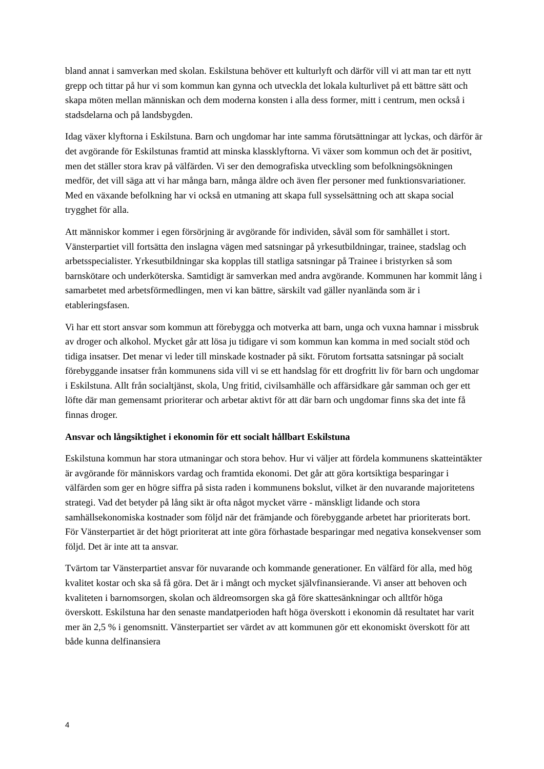bland annat i samverkan med skolan. Eskilstuna behöver ett kulturlyft och därför vill vi att man tar ett nytt grepp och tittar på hur vi som kommun kan gynna och utveckla det lokala kulturlivet på ett bättre sätt och skapa möten mellan människan och dem moderna konsten i alla dess former, mitt i centrum, men också i stadsdelarna och på landsbygden.
Idag växer klyftorna i Eskilstuna. Barn och ungdomar har inte samma förutsättningar att lyckas, och därför är det avgörande för Eskilstunas framtid att minska klassklyftorna. Vi växer som kommun och det är positivt, men det ställer stora krav på välfärden. Vi ser den demografiska utveckling som befolkningsökningen medför, det vill säga att vi har många barn, många äldre och även fler personer med funktionsvariationer. Med en växande befolkning har vi också en utmaning att skapa full sysselsättning och att skapa social trygghet för alla.
Att människor kommer i egen försörjning är avgörande för individen, såväl som för samhället i stort. Vänsterpartiet vill fortsätta den inslagna vägen med satsningar på yrkesutbildningar, trainee, stadslag och arbetsspecialister. Yrkesutbildningar ska kopplas till statliga satsningar på Trainee i bristyrken så som barnskötare och underköterska. Samtidigt är samverkan med andra avgörande. Kommunen har kommit lång i samarbetet med arbetsförmedlingen, men vi kan bättre, särskilt vad gäller nyanlända som är i etableringsfasen.
Vi har ett stort ansvar som kommun att förebygga och motverka att barn, unga och vuxna hamnar i missbruk av droger och alkohol. Mycket går att lösa ju tidigare vi som kommun kan komma in med socialt stöd och tidiga insatser. Det menar vi leder till minskade kostnader på sikt. Förutom fortsatta satsningar på socialt förebyggande insatser från kommunens sida vill vi se ett handslag för ett drogfritt liv för barn och ungdomar i Eskilstuna. Allt från socialtjänst, skola, Ung fritid, civilsamhälle och affärsidkare går samman och ger ett löfte där man gemensamt prioriterar och arbetar aktivt för att där barn och ungdomar finns ska det inte få finnas droger.
Ansvar och långsiktighet i ekonomin för ett socialt hållbart Eskilstuna
Eskilstuna kommun har stora utmaningar och stora behov. Hur vi väljer att fördela kommunens skatteintäkter är avgörande för människors vardag och framtida ekonomi. Det går att göra kortsiktiga besparingar i välfärden som ger en högre siffra på sista raden i kommunens bokslut, vilket är den nuvarande majoritetens strategi. Vad det betyder på lång sikt är ofta något mycket värre - mänskligt lidande och stora samhällsekonomiska kostnader som följd när det främjande och förebyggande arbetet har prioriterats bort. För Vänsterpartiet är det högt prioriterat att inte göra förhastade besparingar med negativa konsekvenser som följd. Det är inte att ta ansvar.
Tvärtom tar Vänsterpartiet ansvar för nuvarande och kommande generationer. En välfärd för alla, med hög kvalitet kostar och ska så få göra. Det är i mångt och mycket självfinansierande. Vi anser att behoven och kvaliteten i barnomsorgen, skolan och äldreomsorgen ska gå före skattesänkningar och alltför höga överskott. Eskilstuna har den senaste mandatperioden haft höga överskott i ekonomin då resultatet har varit mer än 2,5 % i genomsnitt. Vänsterpartiet ser värdet av att kommunen gör ett ekonomiskt överskott för att både kunna delfinansiera
4